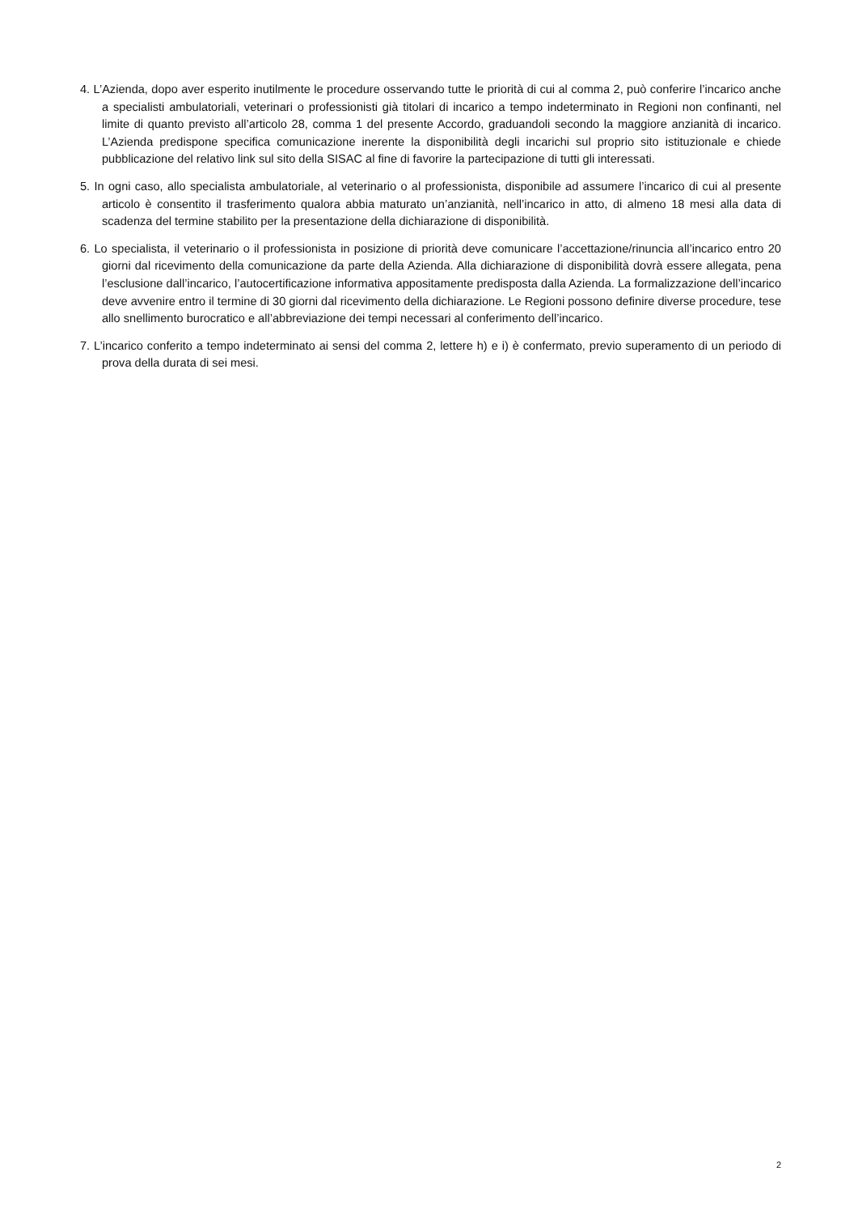4. L’Azienda, dopo aver esperito inutilmente le procedure osservando tutte le priorità di cui al comma 2, può conferire l’incarico anche a specialisti ambulatoriali, veterinari o professionisti già titolari di incarico a tempo indeterminato in Regioni non confinanti, nel limite di quanto previsto all’articolo 28, comma 1 del presente Accordo, graduandoli secondo la maggiore anzianità di incarico. L’Azienda predispone specifica comunicazione inerente la disponibilità degli incarichi sul proprio sito istituzionale e chiede pubblicazione del relativo link sul sito della SISAC al fine di favorire la partecipazione di tutti gli interessati.
5. In ogni caso, allo specialista ambulatoriale, al veterinario o al professionista, disponibile ad assumere l’incarico di cui al presente articolo è consentito il trasferimento qualora abbia maturato un’anzianità, nell’incarico in atto, di almeno 18 mesi alla data di scadenza del termine stabilito per la presentazione della dichiarazione di disponibilità.
6. Lo specialista, il veterinario o il professionista in posizione di priorità deve comunicare l’accettazione/rinuncia all’incarico entro 20 giorni dal ricevimento della comunicazione da parte della Azienda. Alla dichiarazione di disponibilità dovrà essere allegata, pena l’esclusione dall’incarico, l’autocertificazione informativa appositamente predisposta dalla Azienda. La formalizzazione dell’incarico deve avvenire entro il termine di 30 giorni dal ricevimento della dichiarazione. Le Regioni possono definire diverse procedure, tese allo snellimento burocratico e all’abbreviazione dei tempi necessari al conferimento dell’incarico.
7. L’incarico conferito a tempo indeterminato ai sensi del comma 2, lettere h) e i) è confermato, previo superamento di un periodo di prova della durata di sei mesi.
2